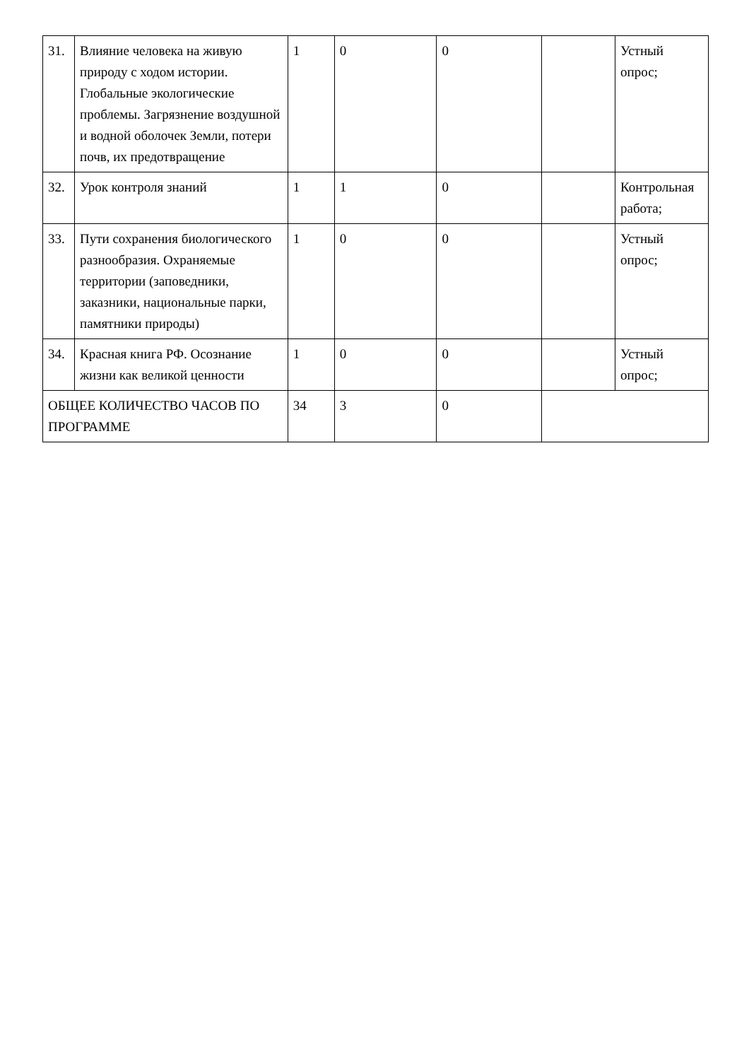| 31. | Влияние человека на живую природу с ходом истории. Глобальные экологические проблемы. Загрязнение воздушной и водной оболочек Земли, потери почв, их предотвращение | 1 | 0 | 0 | | Устный опрос; |
| 32. | Урок контроля знаний | 1 | 1 | 0 | | Контрольная работа; |
| 33. | Пути сохранения биологического разнообразия. Охраняемые территории (заповедники, заказники, национальные парки, памятники природы) | 1 | 0 | 0 | | Устный опрос; |
| 34. | Красная книга РФ. Осознание жизни как великой ценности | 1 | 0 | 0 | | Устный опрос; |
| ОБЩЕЕ КОЛИЧЕСТВО ЧАСОВ ПО ПРОГРАММЕ | | 34 | 3 | 0 | | |